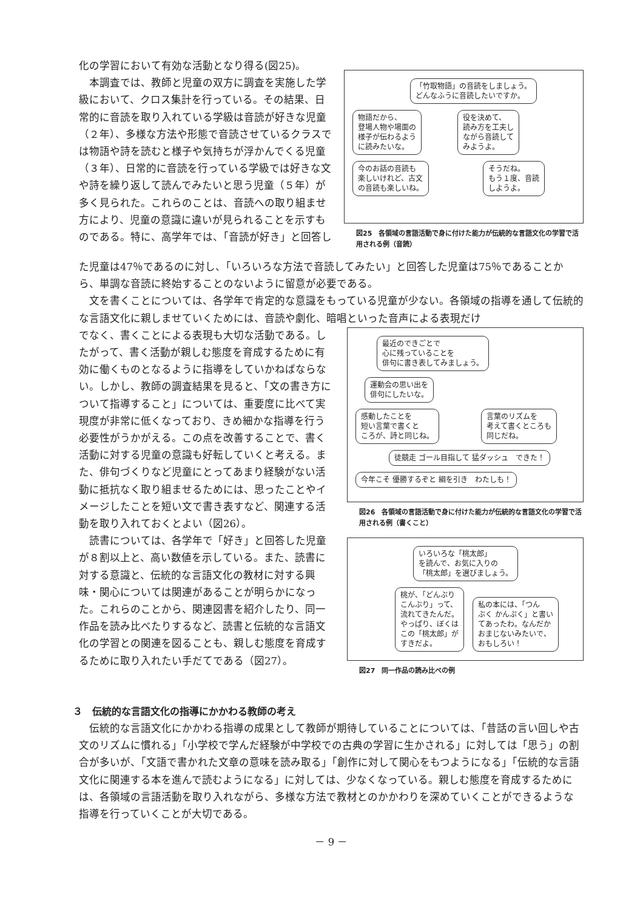「竹取物語」の音読をしましょう。
どんなふうに音読したいですか。
物語だから、
登場人物や場面の
様子が伝わるよう
に読みたいな。 役を決めて、
読み方を工夫し
ながら音読して
みようよ。
今のお話の音読も
楽しいけれど、古文
の音読も楽しいね。 そうだね。
もう１度、音読
しようよ。
図25　各領域の言語活動で身に付けた能力が伝統的な言語文化の学習で活用される例（音読）
化の学習において有効な活動となり得る(図25)。
　本調査では、教師と児童の双方に調査を実施した学級において、クロス集計を行っている。その結果、日常的に音読を取り入れている学級は音読が好きな児童（２年）、多様な方法や形態で音読させているクラスでは物語や詩を読むと様子や気持ちが浮かんでくる児童（３年）、日常的に音読を行っている学級では好きな文や詩を繰り返して読んでみたいと思う児童（５年）が多く見られた。これらのことは、音読への取り組ませ方により、児童の意識に違いが見られることを示すものである。特に、高学年では、「音読が好き」と回答し
た児童は47％であるのに対し、「いろいろな方法で音読してみたい」と回答した児童は75％であることから、単調な音読に終始することのないように留意が必要である。
　文を書くことについては、各学年で肯定的な意識をもっている児童が少ない。各領域の指導を通して伝統的な言語文化に親しませていくためには、音読や劇化、暗唱といった音声による表現だけ
最近のできごとで
心に残っていることを
俳句に書き表してみましょう。 運動会の思い出を
俳句にしたいな。
感動したことを
短い言葉で書くと
ころが、詩と同じね。 言葉のリズムを
考えて書くところも
同じだね。
徒競走 ゴール目指して 猛ダッシュ　できた！ 今年こそ 優勝するぞと 綱を引き　わたしも！
図26　各領域の言語活動で身に付けた能力が伝統的な言語文化の学習で活用される例（書くこと）
いろいろな「桃太郎」
を読んで、お気に入りの
「桃太郎」を選びましょう。
桃が、「どんぶり
こんぶり」って、
流れてきたんだ。
やっぱり、ぼくは
この「桃太郎」が
すきだよ。 私の本には、「つん
ぶく かんぷく」と書い
てあったわ。なんだか
おまじないみたいで、
おもしろい！
図27　同一作品の読み比べの例
でなく、書くことによる表現も大切な活動である。したがって、書く活動が親しむ態度を育成するために有効に働くものとなるように指導をしていかねばならない。しかし、教師の調査結果を見ると、「文の書き方について指導すること」については、重要度に比べて実現度が非常に低くなっており、きめ細かな指導を行う必要性がうかがえる。この点を改善することで、書く活動に対する児童の意識も好転していくと考える。また、俳句づくりなど児童にとってあまり経験がない活動に抵抗なく取り組ませるためには、思ったことやイメージしたことを短い文で書き表すなど、関連する活動を取り入れておくとよい（図26）。
　読書については、各学年で「好き」と回答した児童が８割以上と、高い数値を示している。また、読書に対する意識と、伝統的な言語文化の教材に対する興味・関心については関連があることが明らかになった。これらのことから、関連図書を紹介したり、同一作品を読み比べたりするなど、読書と伝統的な言語文化の学習との関連を図ることも、親しむ態度を育成するために取り入れたい手だてである（図27）。
３　伝統的な言語文化の指導にかかわる教師の考え
　伝統的な言語文化にかかわる指導の成果として教師が期待していることについては、「昔話の言い回しや古文のリズムに慣れる」「小学校で学んだ経験が中学校での古典の学習に生かされる」に対しては「思う」の割合が多いが、「文語で書かれた文章の意味を読み取る」「創作に対して関心をもつようになる」「伝統的な言語文化に関連する本を進んで読むようになる」に対しては、少なくなっている。親しむ態度を育成するためには、各領域の言語活動を取り入れながら、多様な方法で教材とのかかわりを深めていくことができるような指導を行っていくことが大切である。
－ 9 －